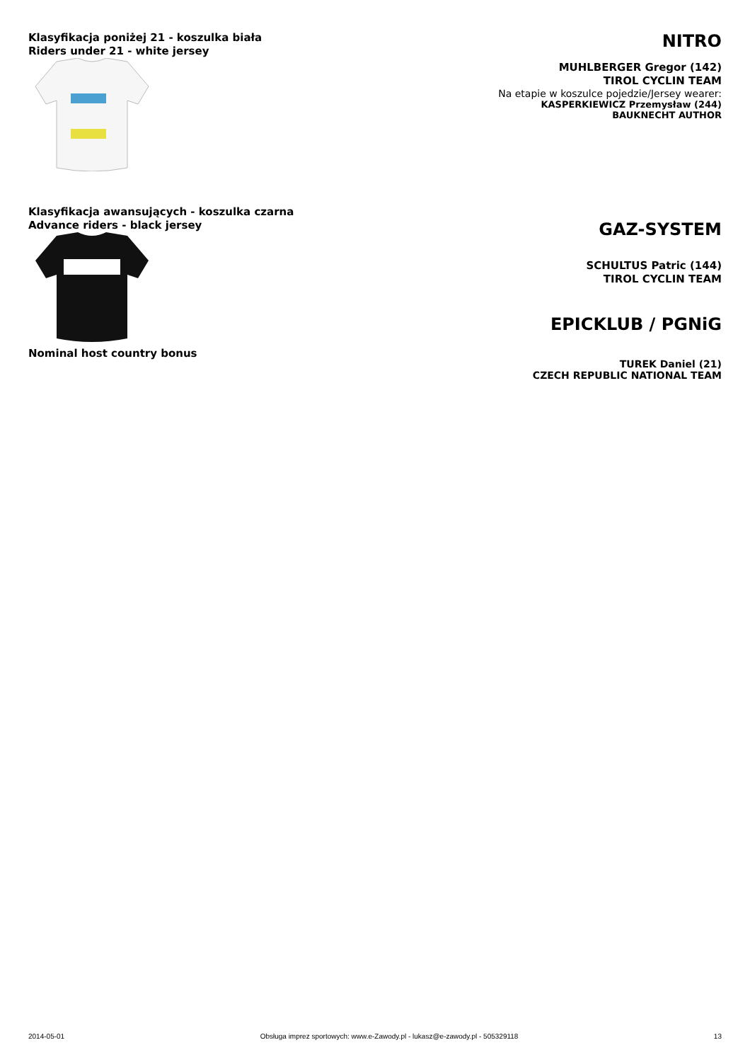Klasyfikacja poniżej 21 - koszulka biała
Riders under 21 - white jersey
NITRO
MUHLBERGER Gregor (142)
TIROL CYCLIN TEAM
Na etapie w koszulce pojedzie/Jersey wearer:
KASPERKIEWICZ Przemysław (244)
BAUKNECHT AUTHOR
Klasyfikacja awansujących - koszulka czarna
Advance riders - black jersey
GAZ-SYSTEM
SCHULTUS Patric (144)
TIROL CYCLIN TEAM
EPICKLUB / PGNiG
Nominal host country bonus
TUREK Daniel (21)
CZECH REPUBLIC NATIONAL TEAM
2014-05-01 Obsługa imprez sportowych: www.e-Zawody.pl - lukasz@e-zawody.pl - 505329118 13